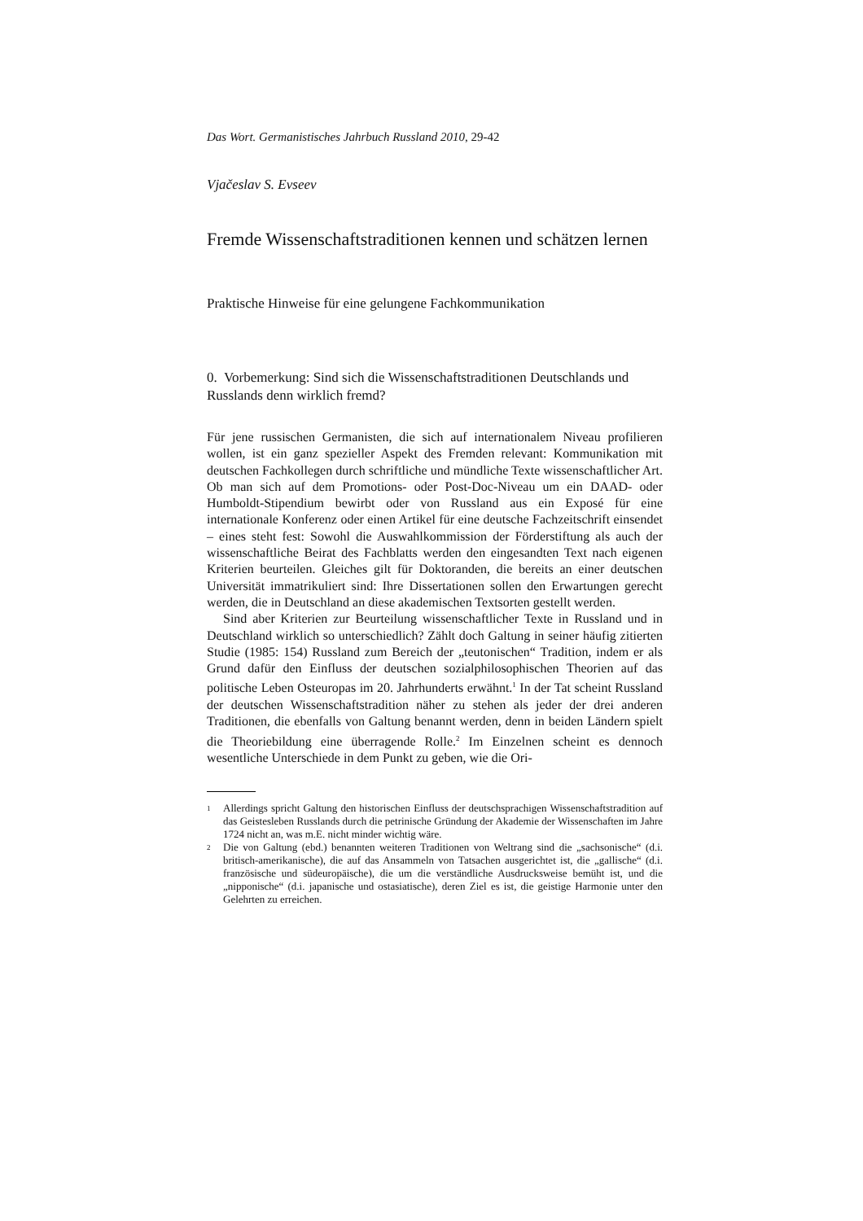Das Wort. Germanistisches Jahrbuch Russland 2010, 29-42
Vjačeslav S. Evseev
Fremde Wissenschaftstraditionen kennen und schätzen lernen
Praktische Hinweise für eine gelungene Fachkommunikation
0. Vorbemerkung: Sind sich die Wissenschaftstraditionen Deutschlands und Russlands denn wirklich fremd?
Für jene russischen Germanisten, die sich auf internationalem Niveau profilieren wollen, ist ein ganz spezieller Aspekt des Fremden relevant: Kommunikation mit deutschen Fachkollegen durch schriftliche und mündliche Texte wissenschaftlicher Art. Ob man sich auf dem Promotions- oder Post-Doc-Niveau um ein DAAD- oder Humboldt-Stipendium bewirbt oder von Russland aus ein Exposé für eine internationale Konferenz oder einen Artikel für eine deutsche Fachzeitschrift einsendet – eines steht fest: Sowohl die Auswahlkommission der Förderstiftung als auch der wissenschaftliche Beirat des Fachblatts werden den eingesandten Text nach eigenen Kriterien beurteilen. Gleiches gilt für Doktoranden, die bereits an einer deutschen Universität immatrikuliert sind: Ihre Dissertationen sollen den Erwartungen gerecht werden, die in Deutschland an diese akademischen Textsorten gestellt werden.
Sind aber Kriterien zur Beurteilung wissenschaftlicher Texte in Russland und in Deutschland wirklich so unterschiedlich? Zählt doch Galtung in seiner häufig zitierten Studie (1985: 154) Russland zum Bereich der „teutonischen“ Tradition, indem er als Grund dafür den Einfluss der deutschen sozialphilosophischen Theorien auf das politische Leben Osteuropas im 20. Jahrhunderts erwähnt.<sup>1</sup> In der Tat scheint Russland der deutschen Wissenschaftstradition näher zu stehen als jeder der drei anderen Traditionen, die ebenfalls von Galtung benannt werden, denn in beiden Ländern spielt die Theoriebildung eine überragende Rolle.<sup>2</sup> Im Einzelnen scheint es dennoch wesentliche Unterschiede in dem Punkt zu geben, wie die Ori-
<sup>1</sup> Allerdings spricht Galtung den historischen Einfluss der deutschsprachigen Wissenschaftstradition auf das Geistesleben Russlands durch die petrinische Gründung der Akademie der Wissenschaften im Jahre 1724 nicht an, was m.E. nicht minder wichtig wäre.
<sup>2</sup> Die von Galtung (ebd.) benannten weiteren Traditionen von Weltrang sind die „sachsonische“ (d.i. britisch-amerikanische), die auf das Ansammeln von Tatsachen ausgerichtet ist, die „gallische“ (d.i. französische und südeuropäische), die um die verständliche Ausdrucksweise bemüht ist, und die „nipponische“ (d.i. japanische und ostasiatische), deren Ziel es ist, die geistige Harmonie unter den Gelehrten zu erreichen.